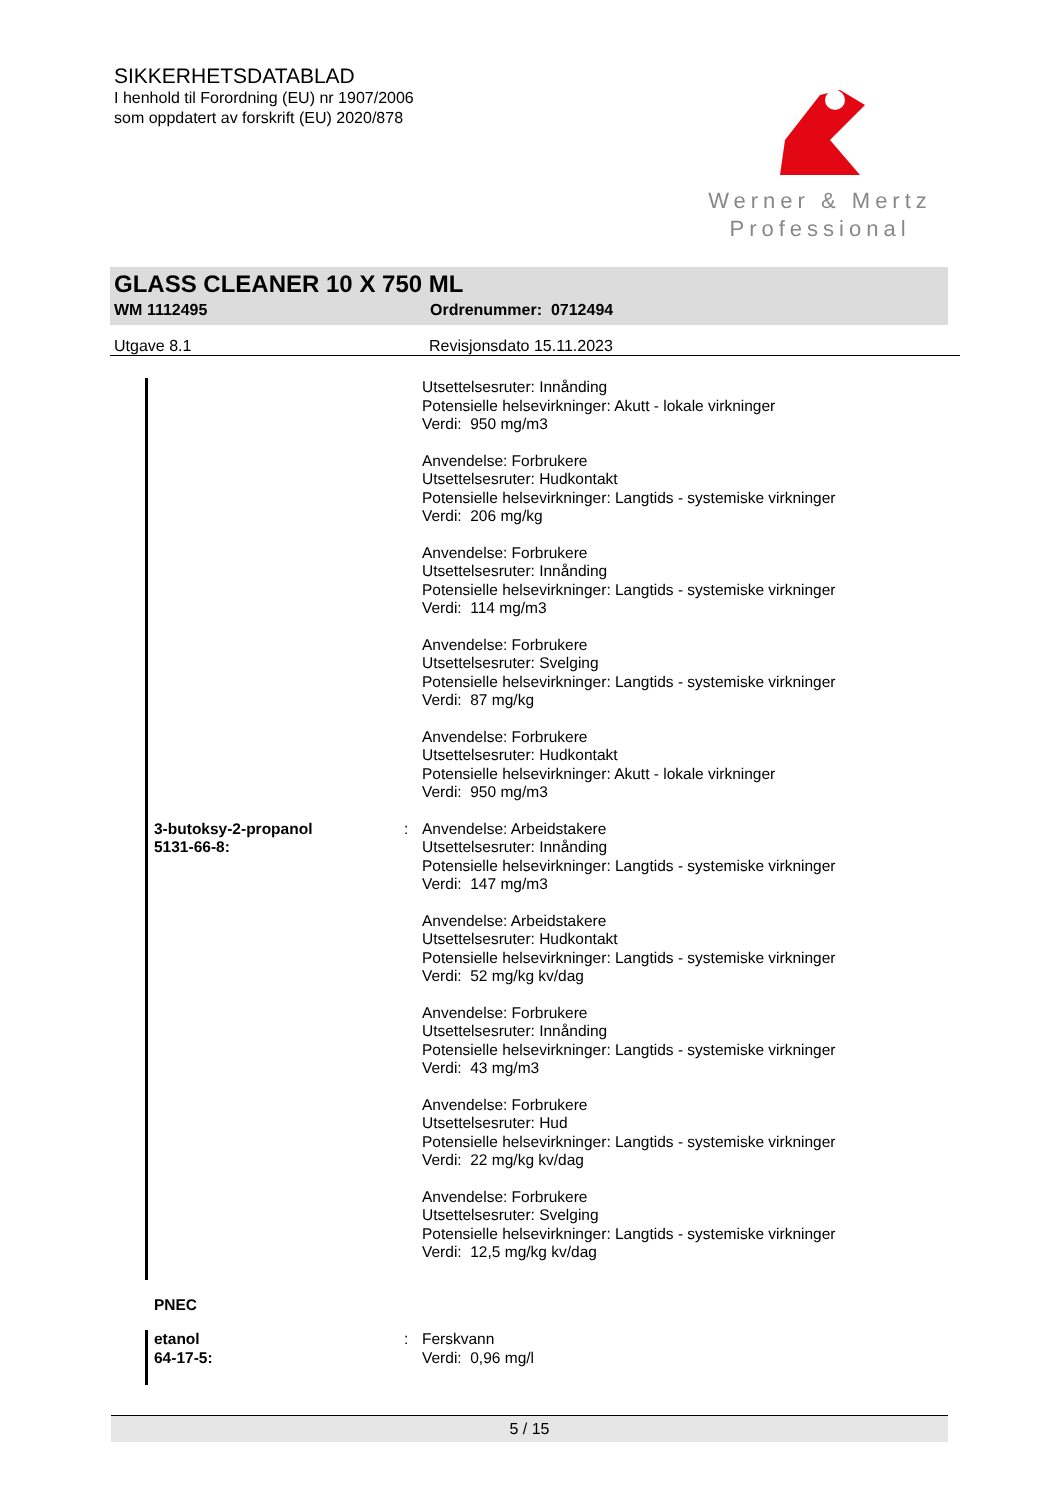SIKKERHETSDATABLAD
I henhold til Forordning (EU) nr 1907/2006
som oppdatert av forskrift (EU) 2020/878
Werner & Mertz
Professional
GLASS CLEANER 10 X 750 ML
WM 1112495 Ordrenummer: 0712494
Utgave 8.1 Revisjonsdato 15.11.2023
Utsettelsesruter: Innånding
Potensielle helsevirkninger: Akutt - lokale virkninger
Verdi: 950 mg/m3
Anvendelse: Forbrukere
Utsettelsesruter: Hudkontakt
Potensielle helsevirkninger: Langtids - systemiske virkninger
Verdi: 206 mg/kg
Anvendelse: Forbrukere
Utsettelsesruter: Innånding
Potensielle helsevirkninger: Langtids - systemiske virkninger
Verdi: 114 mg/m3
Anvendelse: Forbrukere
Utsettelsesruter: Svelging
Potensielle helsevirkninger: Langtids - systemiske virkninger
Verdi: 87 mg/kg
Anvendelse: Forbrukere
Utsettelsesruter: Hudkontakt
Potensielle helsevirkninger: Akutt - lokale virkninger
Verdi: 950 mg/m3
3-butoksy-2-propanol
5131-66-8:
: Anvendelse: Arbeidstakere
Utsettelsesruter: Innånding
Potensielle helsevirkninger: Langtids - systemiske virkninger
Verdi: 147 mg/m3
Anvendelse: Arbeidstakere
Utsettelsesruter: Hudkontakt
Potensielle helsevirkninger: Langtids - systemiske virkninger
Verdi: 52 mg/kg kv/dag
Anvendelse: Forbrukere
Utsettelsesruter: Innånding
Potensielle helsevirkninger: Langtids - systemiske virkninger
Verdi: 43 mg/m3
Anvendelse: Forbrukere
Utsettelsesruter: Hud
Potensielle helsevirkninger: Langtids - systemiske virkninger
Verdi: 22 mg/kg kv/dag
Anvendelse: Forbrukere
Utsettelsesruter: Svelging
Potensielle helsevirkninger: Langtids - systemiske virkninger
Verdi: 12,5 mg/kg kv/dag
PNEC
etanol
64-17-5:
: Ferskvann
Verdi: 0,96 mg/l
5 / 15